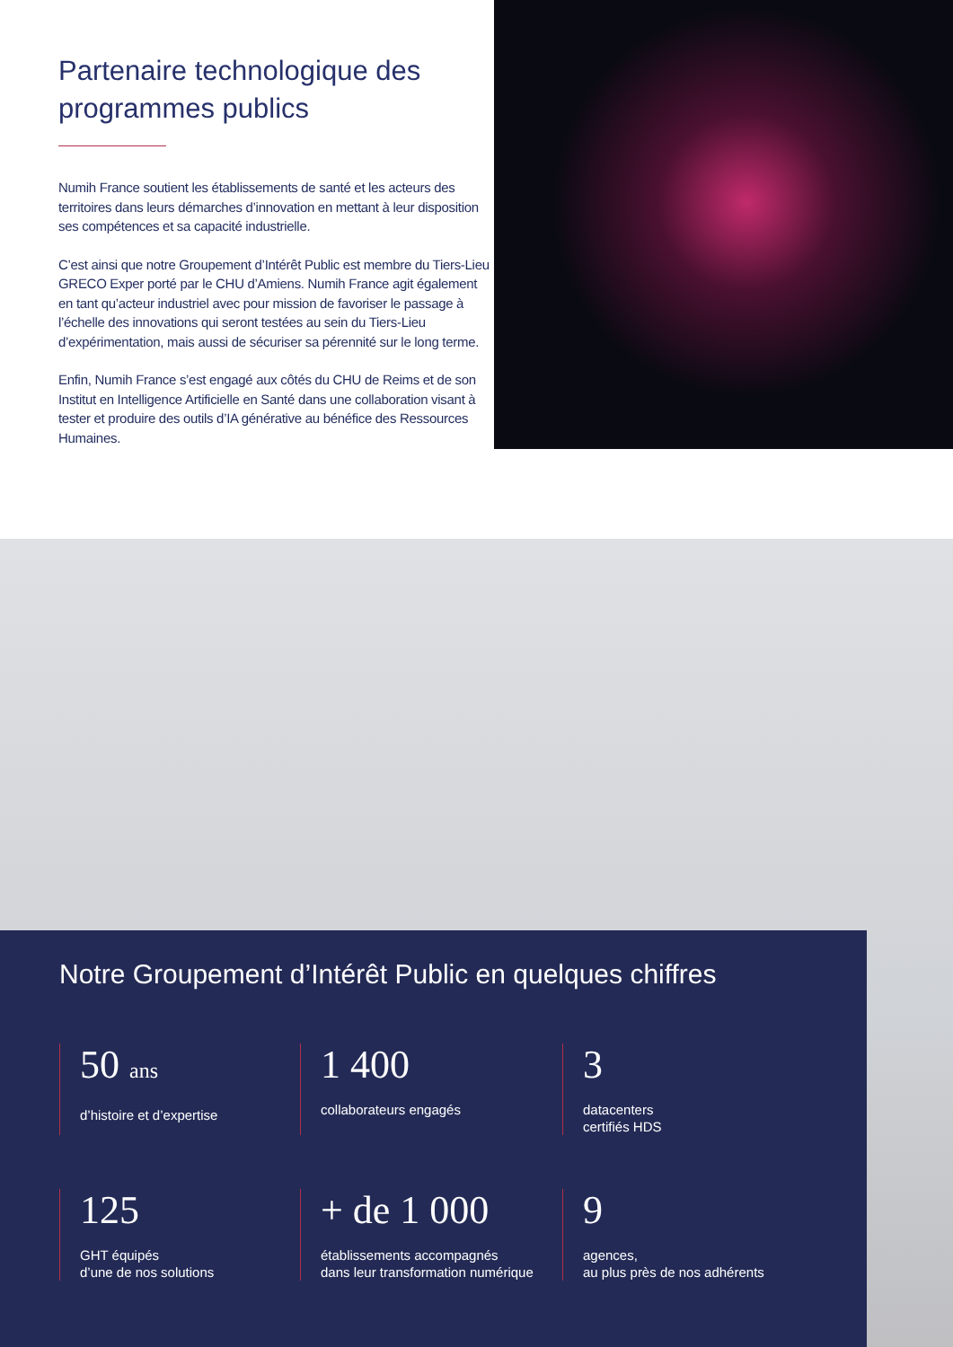Partenaire technologique des programmes publics
Numih France soutient les établissements de santé et les acteurs des territoires dans leurs démarches d’innovation en mettant à leur disposition ses compétences et sa capacité industrielle.
C’est ainsi que notre Groupement d’Intérêt Public est membre du Tiers-Lieu GRECO Exper porté par le CHU d’Amiens. Numih France agit également en tant qu’acteur industriel avec pour mission de favoriser le passage à l’échelle des innovations qui seront testées au sein du Tiers-Lieu d’expérimentation, mais aussi de sécuriser sa pérennité sur le long terme.
Enfin, Numih France s’est engagé aux côtés du CHU de Reims et de son Institut en Intelligence Artificielle en Santé dans une collaboration visant à tester et produire des outils d’IA générative au bénéfice des Ressources Humaines.
Notre Groupement d’Intérêt Public en quelques chiffres
50 ans
d’histoire et d’expertise
1 400
collaborateurs engagés
3
datacenters
certifiés HDS
125
GHT équipés
d’une de nos solutions
+ de 1 000
établissements accompagnés
dans leur transformation numérique
9
agences,
au plus près de nos adhérents